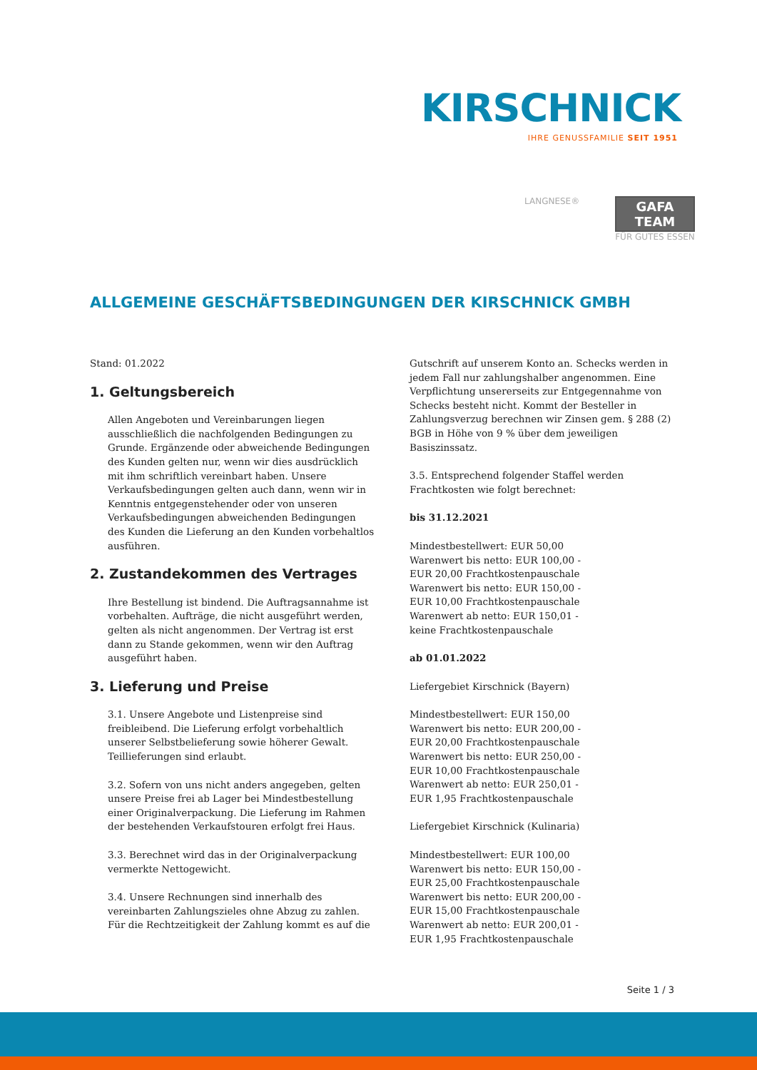KIRSCHNICK
IHRE GENUSSFAMILIE SEIT 1951
LANGNESE®
GAFA
TEAM
FÜR GUTES ESSEN
ALLGEMEINE GESCHÄFTSBEDINGUNGEN DER KIRSCHNICK GMBH
Stand: 01.2022
1. Geltungsbereich
Allen Angeboten und Vereinbarungen liegen ausschließlich die nachfolgenden Bedingungen zu Grunde. Ergänzende oder abweichende Bedingungen des Kunden gelten nur, wenn wir dies ausdrücklich mit ihm schriftlich vereinbart haben. Unsere Verkaufsbedingungen gelten auch dann, wenn wir in Kenntnis entgegenstehender oder von unseren Verkaufsbedingungen abweichenden Bedingungen des Kunden die Lieferung an den Kunden vorbehaltlos ausführen.
2. Zustandekommen des Vertrages
Ihre Bestellung ist bindend. Die Auftragsannahme ist vorbehalten. Aufträge, die nicht ausgeführt werden, gelten als nicht angenommen. Der Vertrag ist erst dann zu Stande gekommen, wenn wir den Auftrag ausgeführt haben.
3. Lieferung und Preise
3.1. Unsere Angebote und Listenpreise sind freibleibend. Die Lieferung erfolgt vorbehaltlich unserer Selbstbelieferung sowie höherer Gewalt. Teillieferungen sind erlaubt.
3.2. Sofern von uns nicht anders angegeben, gelten unsere Preise frei ab Lager bei Mindestbestellung einer Originalverpackung. Die Lieferung im Rahmen der bestehenden Verkaufstouren erfolgt frei Haus.
3.3. Berechnet wird das in der Originalverpackung vermerkte Nettogewicht.
3.4. Unsere Rechnungen sind innerhalb des vereinbarten Zahlungszieles ohne Abzug zu zahlen. Für die Rechtzeitigkeit der Zahlung kommt es auf die
Gutschrift auf unserem Konto an. Schecks werden in jedem Fall nur zahlungshalber angenommen. Eine Verpflichtung unsererseits zur Entgegennahme von Schecks besteht nicht. Kommt der Besteller in Zahlungsverzug berechnen wir Zinsen gem. § 288 (2) BGB in Höhe von 9 % über dem jeweiligen Basiszinssatz.
3.5. Entsprechend folgender Staffel werden Frachtkosten wie folgt berechnet:
bis 31.12.2021
Mindestbestellwert: EUR 50,00
Warenwert bis netto: EUR 100,00 -
EUR 20,00 Frachtkostenpauschale
Warenwert bis netto: EUR 150,00 -
EUR 10,00 Frachtkostenpauschale
Warenwert ab netto: EUR 150,01 -
keine Frachtkostenpauschale
ab 01.01.2022
Liefergebiet Kirschnick (Bayern)
Mindestbestellwert: EUR 150,00
Warenwert bis netto: EUR 200,00 -
EUR 20,00 Frachtkostenpauschale
Warenwert bis netto: EUR 250,00 -
EUR 10,00 Frachtkostenpauschale
Warenwert ab netto: EUR 250,01 -
EUR 1,95 Frachtkostenpauschale
Liefergebiet Kirschnick (Kulinaria)
Mindestbestellwert: EUR 100,00
Warenwert bis netto: EUR 150,00 -
EUR 25,00 Frachtkostenpauschale
Warenwert bis netto: EUR 200,00 -
EUR 15,00 Frachtkostenpauschale
Warenwert ab netto: EUR 200,01 -
EUR 1,95 Frachtkostenpauschale
Seite 1 / 3